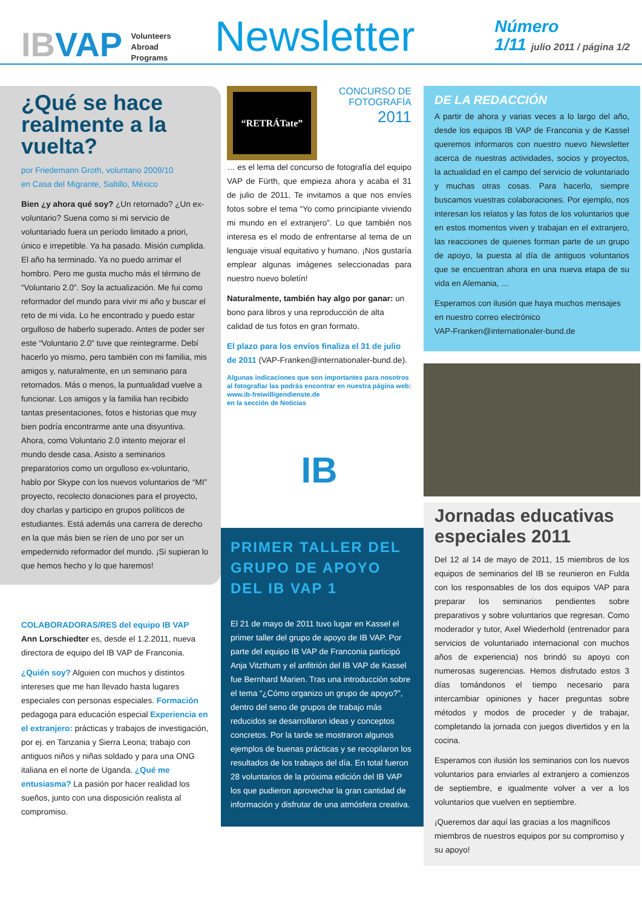IBVAP Volunteers
Abroad
Programs
Newsletter
Número
1/11 julio 2011 / página 1/2
¿Qué se hace realmente a la vuelta?
por Friedemann Groth, voluntario 2009/10
en Casa del Migrante, Saltillo, México
Bien ¿y ahora qué soy? ¿Un retornado? ¿Un ex-voluntario? Suena como si mi servicio de voluntariado fuera un período limitado a priori, único e irrepetible. Ya ha pasado. Misión cumplida. El año ha terminado. Ya no puedo arrimar el hombro. Pero me gusta mucho más el término de “Voluntario 2.0”. Soy la actualización. Me fui como reformador del mundo para vivir mi año y buscar el reto de mi vida. Lo he encontrado y puedo estar orgulloso de haberlo superado. Antes de poder ser este “Voluntario 2.0” tuve que reintegrarme. Debí hacerlo yo mismo, pero también con mi familia, mis amigos y, naturalmente, en un seminario para retornados. Más o menos, la puntualidad vuelve a funcionar. Los amigos y la familia han recibido tantas presentaciones, fotos e historias que muy bien podría encontrarme ante una disyuntiva. Ahora, como Voluntario 2.0 intento mejorar el mundo desde casa. Asisto a seminarios preparatorios como un orgulloso ex-voluntario, hablo por Skype con los nuevos voluntarios de “MI” proyecto, recolecto donaciones para el proyecto, doy charlas y participo en grupos políticos de estudiantes. Está además una carrera de derecho en la que más bien se ríen de uno por ser un empedernido reformador del mundo. ¡Si supieran lo que hemos hecho y lo que haremos!
COLABORADORAS/RES del equipo IB VAP
Ann Lorschiedter es, desde el 1.2.2011, nueva directora de equipo del IB VAP de Franconia.
¿Quién soy? Alguien con muchos y distintos intereses que me han llevado hasta lugares especiales con personas especiales. Formación pedagoga para educación especial Experiencia en el extranjero: prácticas y trabajos de investigación, por ej. en Tanzania y Sierra Leona; trabajo con antiguos niños y niñas soldado y para una ONG italiana en el norte de Uganda. ¿Qué me entusiasma? La pasión por hacer realidad los sueños, junto con una disposición realista al compromiso.
“RETRÁTate”
CONCURSO DE FOTOGRAFÍA
2011
… es el lema del concurso de fotografía del equipo VAP de Fürth, que empieza ahora y acaba el 31 de julio de 2011. Te invitamos a que nos envíes fotos sobre el tema “Yo como principiante viviendo mi mundo en el extranjero”. Lo que también nos interesa es el modo de enfrentarse al tema de un lenguaje visual equitativo y humano. ¡Nos gustaría emplear algunas imágenes seleccionadas para nuestro nuevo boletín!
Naturalmente, también hay algo por ganar: un bono para libros y una reproducción de alta calidad de tus fotos en gran formato.
El plazo para los envíos finaliza el 31 de julio de 2011 (VAP-Franken@internationaler-bund.de).
Algunas indicaciones que son importantes para nosotros al fotografiar las podrás encontrar en nuestra página web:
www.ib-freiwilligendienste.de
en la sección de Noticias
IB
PRIMER TALLER DEL GRUPO DE APOYO DEL IB VAP 1
El 21 de mayo de 2011 tuvo lugar en Kassel el primer taller del grupo de apoyo de IB VAP. Por parte del equipo IB VAP de Franconia participó Anja Vitzthum y el anfitrión del IB VAP de Kassel fue Bernhard Marien. Tras una introducción sobre el tema “¿Cómo organizo un grupo de apoyo?”, dentro del seno de grupos de trabajo más reducidos se desarrollaron ideas y conceptos concretos. Por la tarde se mostraron algunos ejemplos de buenas prácticas y se recopilaron los resultados de los trabajos del día. En total fueron 28 voluntarios de la próxima edición del IB VAP los que pudieron aprovechar la gran cantidad de información y disfrutar de una atmósfera creativa.
DE LA REDACCIÓN
A partir de ahora y varias veces a lo largo del año, desde los equipos IB VAP de Franconia y de Kassel queremos informaros con nuestro nuevo Newsletter acerca de nuestras actividades, socios y proyectos, la actualidad en el campo del servicio de voluntariado y muchas otras cosas. Para hacerlo, siempre buscamos vuestras colaboraciones. Por ejemplo, nos interesan los relatos y las fotos de los voluntarios que en estos momentos viven y trabajan en el extranjero, las reacciones de quienes forman parte de un grupo de apoyo, la puesta al día de antiguos voluntarios que se encuentran ahora en una nueva etapa de su vida en Alemania, …
Esperamos con ilusión que haya muchos mensajes en nuestro correo electrónico
VAP-Franken@internationaler-bund.de
Jornadas educativas especiales 2011
Del 12 al 14 de mayo de 2011, 15 miembros de los equipos de seminarios del IB se reunieron en Fulda con los responsables de los dos equipos VAP para preparar los seminarios pendientes sobre preparativos y sobre voluntarios que regresan. Como moderador y tutor, Axel Wiederhold (entrenador para servicios de voluntariado internacional con muchos años de experiencia) nos brindó su apoyo con numerosas sugerencias. Hemos disfrutado estos 3 días tomándonos el tiempo necesario para intercambiar opiniones y hacer preguntas sobre métodos y modos de proceder y de trabajar, completando la jornada con juegos divertidos y en la cocina.
Esperamos con ilusión los seminarios con los nuevos voluntarios para enviarles al extranjero a comienzos de septiembre, e igualmente volver a ver a los voluntarios que vuelven en septiembre.
¡Queremos dar aquí las gracias a los magníficos miembros de nuestros equipos por su compromiso y su apoyo!